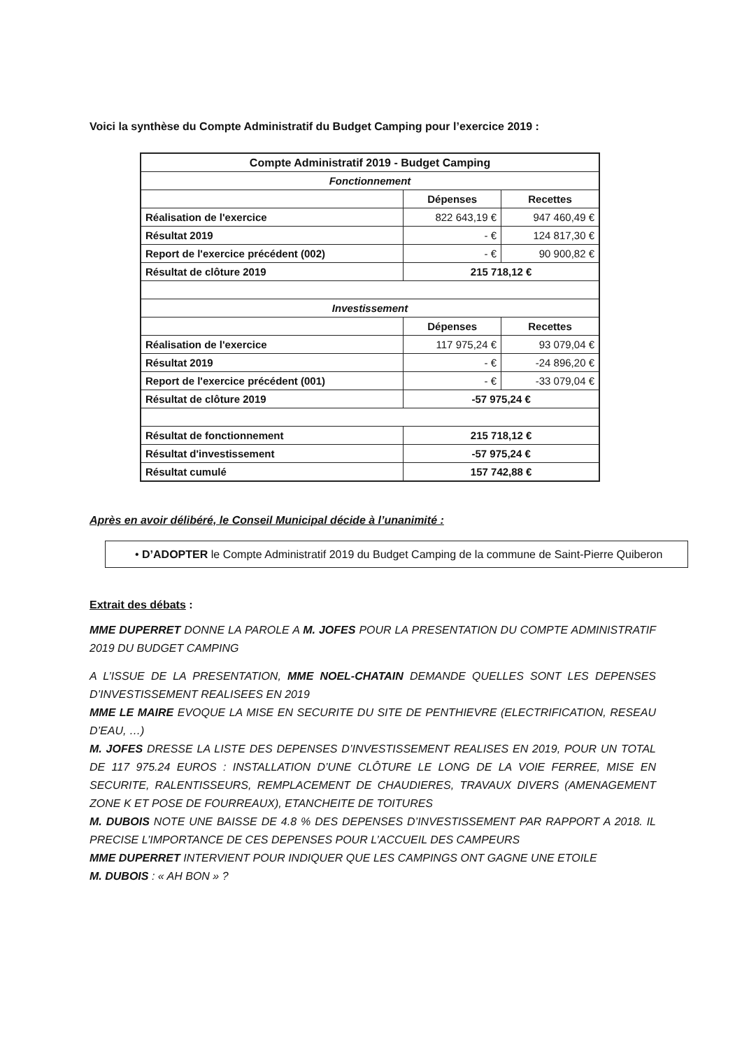Voici la synthèse du Compte Administratif du Budget Camping pour l’exercice 2019 :
| Compte Administratif 2019 - Budget Camping | | |
| --- | --- | --- |
| Fonctionnement | | |
| | Dépenses | Recettes |
| Réalisation de l'exercice | 822 643,19 € | 947 460,49 € |
| Résultat 2019 | - € | 124 817,30 € |
| Report de l'exercice précédent (002) | - € | 90 900,82 € |
| Résultat de clôture 2019 | 215 718,12 € | |
| Investissement | | |
| | Dépenses | Recettes |
| Réalisation de l'exercice | 117 975,24 € | 93 079,04 € |
| Résultat 2019 | - € | -24 896,20 € |
| Report de l'exercice précédent (001) | - € | -33 079,04 € |
| Résultat de clôture 2019 | -57 975,24 € | |
| Résultat de fonctionnement | 215 718,12 € | |
| Résultat d'investissement | -57 975,24 € | |
| Résultat cumulé | 157 742,88 € | |
Après en avoir délibéré, le Conseil Municipal décide à l’unanimité :
• D’ADOPTER le Compte Administratif 2019 du Budget Camping de la commune de Saint-Pierre Quiberon
Extrait des débats :
MME DUPERRET DONNE LA PAROLE A M. JOFES POUR LA PRESENTATION DU COMPTE ADMINISTRATIF 2019 DU BUDGET CAMPING
A L’ISSUE DE LA PRESENTATION, MME NOEL-CHATAIN DEMANDE QUELLES SONT LES DEPENSES D’INVESTISSEMENT REALISEES EN 2019
MME LE MAIRE EVOQUE LA MISE EN SECURITE DU SITE DE PENTHIEVRE (ELECTRIFICATION, RESEAU D’EAU, …)
M. JOFES DRESSE LA LISTE DES DEPENSES D’INVESTISSEMENT REALISES EN 2019, POUR UN TOTAL DE 117 975.24 EUROS : INSTALLATION D’UNE CLÔTURE LE LONG DE LA VOIE FERREE, MISE EN SECURITE, RALENTISSEURS, REMPLACEMENT DE CHAUDIERES, TRAVAUX DIVERS (AMENAGEMENT ZONE K ET POSE DE FOURREAUX), ETANCHEITE DE TOITURES
M. DUBOIS NOTE UNE BAISSE DE 4.8 % DES DEPENSES D’INVESTISSEMENT PAR RAPPORT A 2018. IL PRECISE L’IMPORTANCE DE CES DEPENSES POUR L’ACCUEIL DES CAMPEURS
MME DUPERRET INTERVIENT POUR INDIQUER QUE LES CAMPINGS ONT GAGNE UNE ETOILE
M. DUBOIS : « AH BON » ?